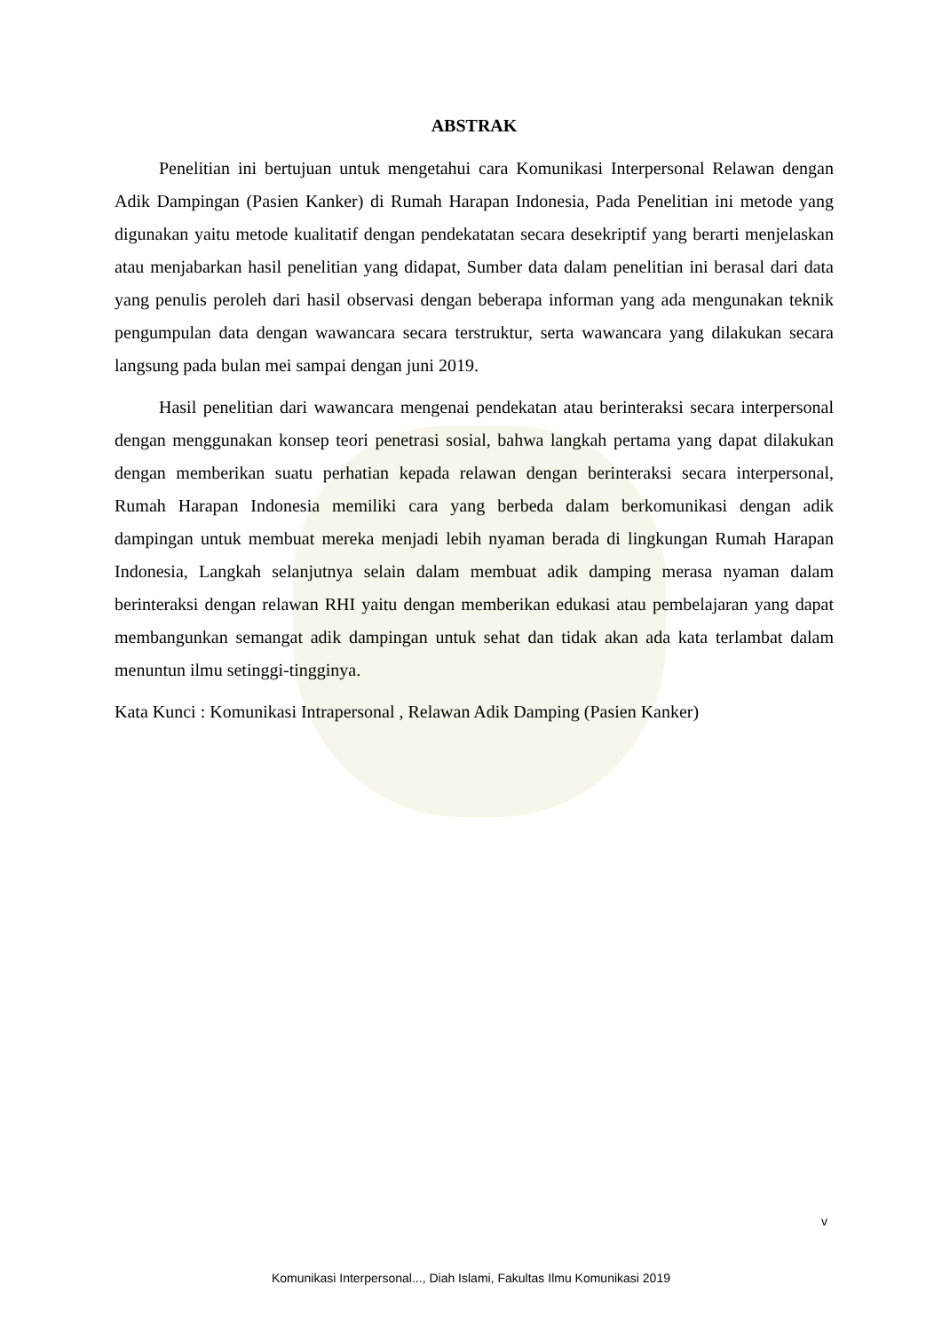ABSTRAK
Penelitian ini bertujuan untuk mengetahui cara Komunikasi Interpersonal Relawan dengan Adik Dampingan (Pasien Kanker) di Rumah Harapan Indonesia, Pada Penelitian ini metode yang digunakan yaitu metode kualitatif dengan pendekatatan secara desekriptif yang berarti menjelaskan atau menjabarkan hasil penelitian yang didapat, Sumber data dalam penelitian ini berasal dari data yang penulis peroleh dari hasil observasi dengan beberapa informan yang ada mengunakan teknik pengumpulan data dengan wawancara secara terstruktur, serta wawancara yang dilakukan secara langsung pada bulan mei sampai dengan juni 2019.
Hasil penelitian dari wawancara mengenai pendekatan atau berinteraksi secara interpersonal dengan menggunakan konsep teori penetrasi sosial, bahwa langkah pertama yang dapat dilakukan dengan memberikan suatu perhatian kepada relawan dengan berinteraksi secara interpersonal, Rumah Harapan Indonesia memiliki cara yang berbeda dalam berkomunikasi dengan adik dampingan untuk membuat mereka menjadi lebih nyaman berada di lingkungan Rumah Harapan Indonesia, Langkah selanjutnya selain dalam membuat adik damping merasa nyaman dalam berinteraksi dengan relawan RHI yaitu dengan memberikan edukasi atau pembelajaran yang dapat membangunkan semangat adik dampingan untuk sehat dan tidak akan ada kata terlambat dalam menuntun ilmu setinggi-tingginya.
Kata Kunci : Komunikasi Intrapersonal , Relawan Adik Damping (Pasien Kanker)
v
Komunikasi Interpersonal..., Diah Islami, Fakultas Ilmu Komunikasi 2019